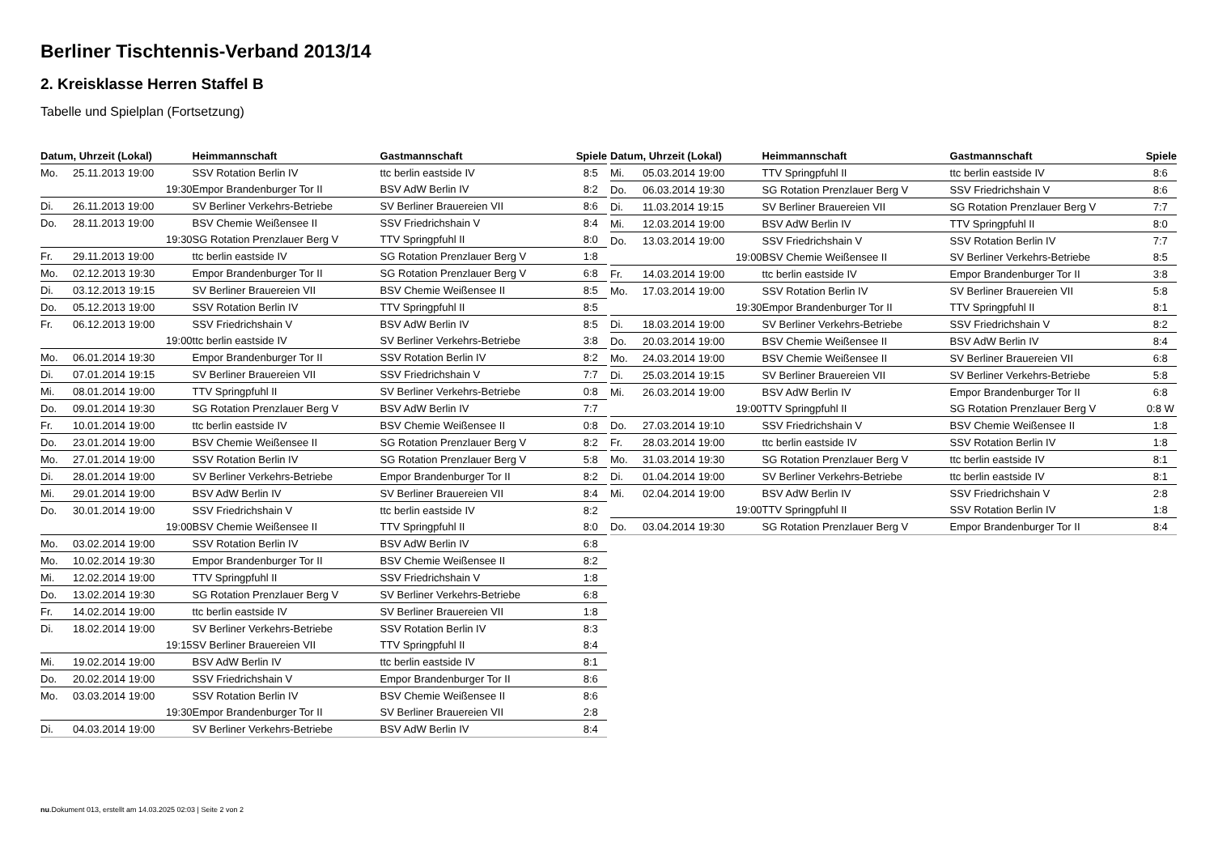Berliner Tischtennis-Verband 2013/14
2. Kreisklasse Herren Staffel B
Tabelle und Spielplan (Fortsetzung)
| Datum, Uhrzeit (Lokal) | | Heimmannschaft | Gastmannschaft | Spiele |
| --- | --- | --- | --- | --- |
| Mo. | 25.11.2013 19:00 | SSV Rotation Berlin IV | ttc berlin eastside IV | 8:5 |
| | 19:30 | Empor Brandenburger Tor II | BSV AdW Berlin IV | 8:2 |
| Di. | 26.11.2013 19:00 | SV Berliner Verkehrs-Betriebe | SV Berliner Brauereien VII | 8:6 |
| Do. | 28.11.2013 19:00 | BSV Chemie Weißensee II | SSV Friedrichshain V | 8:4 |
| | 19:30 | SG Rotation Prenzlauer Berg V | TTV Springpfuhl II | 8:0 |
| Fr. | 29.11.2013 19:00 | ttc berlin eastside IV | SG Rotation Prenzlauer Berg V | 1:8 |
| Mo. | 02.12.2013 19:30 | Empor Brandenburger Tor II | SG Rotation Prenzlauer Berg V | 6:8 |
| Di. | 03.12.2013 19:15 | SV Berliner Brauereien VII | BSV Chemie Weißensee II | 8:5 |
| Do. | 05.12.2013 19:00 | SSV Rotation Berlin IV | TTV Springpfuhl II | 8:5 |
| Fr. | 06.12.2013 19:00 | SSV Friedrichshain V | BSV AdW Berlin IV | 8:5 |
| | 19:00 | ttc berlin eastside IV | SV Berliner Verkehrs-Betriebe | 3:8 |
| Mo. | 06.01.2014 19:30 | Empor Brandenburger Tor II | SSV Rotation Berlin IV | 8:2 |
| Di. | 07.01.2014 19:15 | SV Berliner Brauereien VII | SSV Friedrichshain V | 7:7 |
| Mi. | 08.01.2014 19:00 | TTV Springpfuhl II | SV Berliner Verkehrs-Betriebe | 0:8 |
| Do. | 09.01.2014 19:30 | SG Rotation Prenzlauer Berg V | BSV AdW Berlin IV | 7:7 |
| Fr. | 10.01.2014 19:00 | ttc berlin eastside IV | BSV Chemie Weißensee II | 0:8 |
| Do. | 23.01.2014 19:00 | BSV Chemie Weißensee II | SG Rotation Prenzlauer Berg V | 8:2 |
| Mo. | 27.01.2014 19:00 | SSV Rotation Berlin IV | SG Rotation Prenzlauer Berg V | 5:8 |
| Di. | 28.01.2014 19:00 | SV Berliner Verkehrs-Betriebe | Empor Brandenburger Tor II | 8:2 |
| Mi. | 29.01.2014 19:00 | BSV AdW Berlin IV | SV Berliner Brauereien VII | 8:4 |
| Do. | 30.01.2014 19:00 | SSV Friedrichshain V | ttc berlin eastside IV | 8:2 |
| | 19:00 | BSV Chemie Weißensee II | TTV Springpfuhl II | 8:0 |
| Mo. | 03.02.2014 19:00 | SSV Rotation Berlin IV | BSV AdW Berlin IV | 6:8 |
| Mo. | 10.02.2014 19:30 | Empor Brandenburger Tor II | BSV Chemie Weißensee II | 8:2 |
| Mi. | 12.02.2014 19:00 | TTV Springpfuhl II | SSV Friedrichshain V | 1:8 |
| Do. | 13.02.2014 19:30 | SG Rotation Prenzlauer Berg V | SV Berliner Verkehrs-Betriebe | 6:8 |
| Fr. | 14.02.2014 19:00 | ttc berlin eastside IV | SV Berliner Brauereien VII | 1:8 |
| Di. | 18.02.2014 19:00 | SV Berliner Verkehrs-Betriebe | SSV Rotation Berlin IV | 8:3 |
| | 19:15 | SV Berliner Brauereien VII | TTV Springpfuhl II | 8:4 |
| Mi. | 19.02.2014 19:00 | BSV AdW Berlin IV | ttc berlin eastside IV | 8:1 |
| Do. | 20.02.2014 19:00 | SSV Friedrichshain V | Empor Brandenburger Tor II | 8:6 |
| Mo. | 03.03.2014 19:00 | SSV Rotation Berlin IV | BSV Chemie Weißensee II | 8:6 |
| | 19:30 | Empor Brandenburger Tor II | SV Berliner Brauereien VII | 2:8 |
| Di. | 04.03.2014 19:00 | SV Berliner Verkehrs-Betriebe | BSV AdW Berlin IV | 8:4 |
| Datum, Uhrzeit (Lokal) | | Heimmannschaft | Gastmannschaft | Spiele |
| --- | --- | --- | --- | --- |
| Mi. | 05.03.2014 19:00 | TTV Springpfuhl II | ttc berlin eastside IV | 8:6 |
| Do. | 06.03.2014 19:30 | SG Rotation Prenzlauer Berg V | SSV Friedrichshain V | 8:6 |
| Di. | 11.03.2014 19:15 | SV Berliner Brauereien VII | SG Rotation Prenzlauer Berg V | 7:7 |
| Mi. | 12.03.2014 19:00 | BSV AdW Berlin IV | TTV Springpfuhl II | 8:0 |
| Do. | 13.03.2014 19:00 | SSV Friedrichshain V | SSV Rotation Berlin IV | 7:7 |
| | 19:00 | BSV Chemie Weißensee II | SV Berliner Verkehrs-Betriebe | 8:5 |
| Fr. | 14.03.2014 19:00 | ttc berlin eastside IV | Empor Brandenburger Tor II | 3:8 |
| Mo. | 17.03.2014 19:00 | SSV Rotation Berlin IV | SV Berliner Brauereien VII | 5:8 |
| | 19:30 | Empor Brandenburger Tor II | TTV Springpfuhl II | 8:1 |
| Di. | 18.03.2014 19:00 | SV Berliner Verkehrs-Betriebe | SSV Friedrichshain V | 8:2 |
| Do. | 20.03.2014 19:00 | BSV Chemie Weißensee II | BSV AdW Berlin IV | 8:4 |
| Mo. | 24.03.2014 19:00 | BSV Chemie Weißensee II | SV Berliner Brauereien VII | 6:8 |
| Di. | 25.03.2014 19:15 | SV Berliner Brauereien VII | SV Berliner Verkehrs-Betriebe | 5:8 |
| Mi. | 26.03.2014 19:00 | BSV AdW Berlin IV | Empor Brandenburger Tor II | 6:8 |
| | 19:00 | TTV Springpfuhl II | SG Rotation Prenzlauer Berg V | 0:8 W |
| Do. | 27.03.2014 19:10 | SSV Friedrichshain V | BSV Chemie Weißensee II | 1:8 |
| Fr. | 28.03.2014 19:00 | ttc berlin eastside IV | SSV Rotation Berlin IV | 1:8 |
| Mo. | 31.03.2014 19:30 | SG Rotation Prenzlauer Berg V | ttc berlin eastside IV | 8:1 |
| Di. | 01.04.2014 19:00 | SV Berliner Verkehrs-Betriebe | ttc berlin eastside IV | 8:1 |
| Mi. | 02.04.2014 19:00 | BSV AdW Berlin IV | SSV Friedrichshain V | 2:8 |
| | 19:00 | TTV Springpfuhl II | SSV Rotation Berlin IV | 1:8 |
| Do. | 03.04.2014 19:30 | SG Rotation Prenzlauer Berg V | Empor Brandenburger Tor II | 8:4 |
nu.Dokument 013, erstellt am 14.03.2025 02:03 | Seite 2 von 2